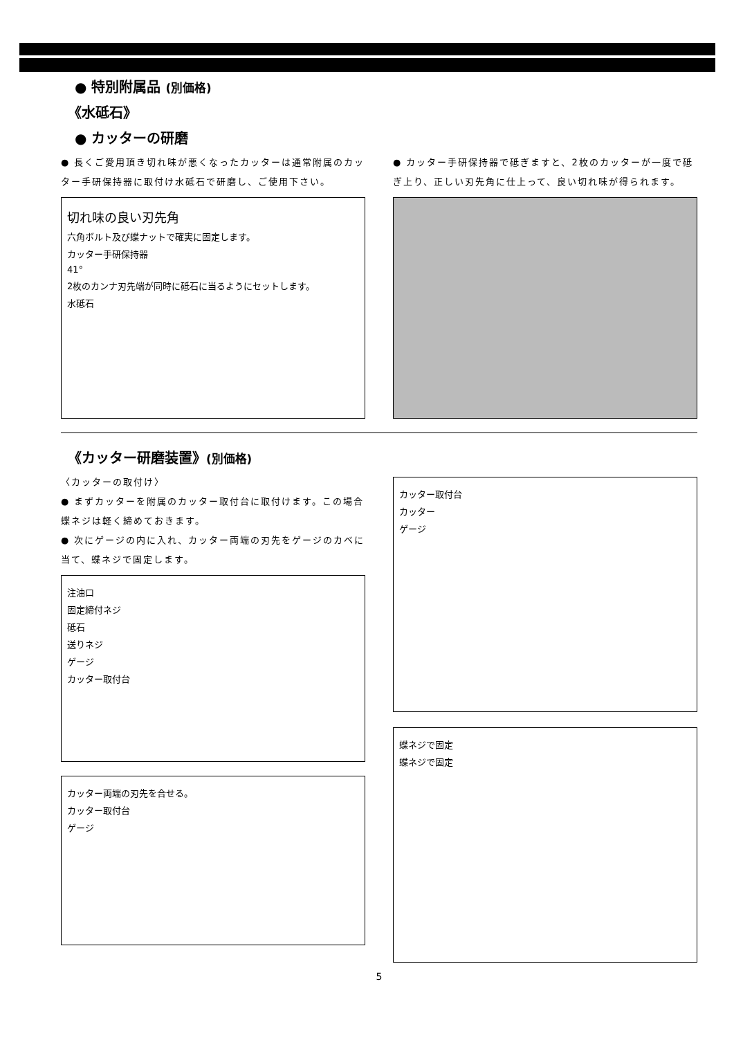● 特別附属品 (別価格)
《水砥石》
● カッターの研磨
● 長くご愛用頂き切れ味が悪くなったカッターは通常附属のカッター手研保持器に取付け水砥石で研磨し、ご使用下さい。
切れ味の良い刃先角
六角ボルト及び蝶ナットで確実に固定します。
カッター手研保持器
41°
2枚のカンナ刃先端が同時に砥石に当るようにセットします。
水砥石
● カッター手研保持器で砥ぎますと、2枚のカッターが一度で砥ぎ上り、正しい刃先角に仕上って、良い切れ味が得られます。
《カッター研磨装置》(別価格)
〈カッターの取付け〉
● まずカッターを附属のカッター取付台に取付けます。この場合蝶ネジは軽く締めておきます。
● 次にゲージの内に入れ、カッター両端の刃先をゲージのカベに当て、蝶ネジで固定します。
注油口
固定締付ネジ
砥石
送りネジ
ゲージ
カッター取付台
カッター両端の刃先を合せる。
カッター取付台
ゲージ
カッター取付台
カッター
ゲージ
蝶ネジで固定
蝶ネジで固定
5